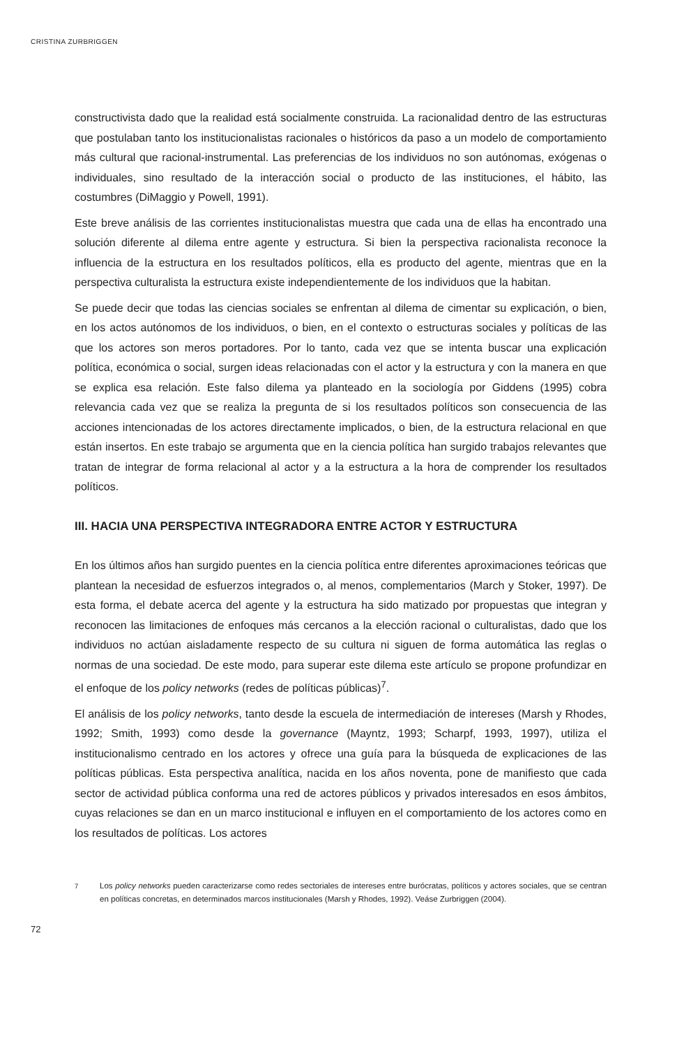CRISTINA ZURBRIGGEN
constructivista dado que la realidad está socialmente construida. La racionalidad dentro de las estructuras que postulaban tanto los institucionalistas racionales o históricos da paso a un modelo de comportamiento más cultural que racional-instrumental. Las preferencias de los individuos no son autónomas, exógenas o individuales, sino resultado de la interacción social o producto de las instituciones, el hábito, las costumbres (DiMaggio y Powell, 1991).
Este breve análisis de las corrientes institucionalistas muestra que cada una de ellas ha encontrado una solución diferente al dilema entre agente y estructura. Si bien la perspectiva racionalista reconoce la influencia de la estructura en los resultados políticos, ella es producto del agente, mientras que en la perspectiva culturalista la estructura existe independientemente de los individuos que la habitan.
Se puede decir que todas las ciencias sociales se enfrentan al dilema de cimentar su explicación, o bien, en los actos autónomos de los individuos, o bien, en el contexto o estructuras sociales y políticas de las que los actores son meros portadores. Por lo tanto, cada vez que se intenta buscar una explicación política, económica o social, surgen ideas relacionadas con el actor y la estructura y con la manera en que se explica esa relación. Este falso dilema ya planteado en la sociología por Giddens (1995) cobra relevancia cada vez que se realiza la pregunta de si los resultados políticos son consecuencia de las acciones intencionadas de los actores directamente implicados, o bien, de la estructura relacional en que están insertos. En este trabajo se argumenta que en la ciencia política han surgido trabajos relevantes que tratan de integrar de forma relacional al actor y a la estructura a la hora de comprender los resultados políticos.
III. HACIA UNA PERSPECTIVA INTEGRADORA ENTRE ACTOR Y ESTRUCTURA
En los últimos años han surgido puentes en la ciencia política entre diferentes aproximaciones teóricas que plantean la necesidad de esfuerzos integrados o, al menos, complementarios (March y Stoker, 1997). De esta forma, el debate acerca del agente y la estructura ha sido matizado por propuestas que integran y reconocen las limitaciones de enfoques más cercanos a la elección racional o culturalistas, dado que los individuos no actúan aisladamente respecto de su cultura ni siguen de forma automática las reglas o normas de una sociedad. De este modo, para superar este dilema este artículo se propone profundizar en el enfoque de los policy networks (redes de políticas públicas)<sup>7</sup>.
El análisis de los policy networks, tanto desde la escuela de intermediación de intereses (Marsh y Rhodes, 1992; Smith, 1993) como desde la governance (Mayntz, 1993; Scharpf, 1993, 1997), utiliza el institucionalismo centrado en los actores y ofrece una guía para la búsqueda de explicaciones de las políticas públicas. Esta perspectiva analítica, nacida en los años noventa, pone de manifiesto que cada sector de actividad pública conforma una red de actores públicos y privados interesados en esos ámbitos, cuyas relaciones se dan en un marco institucional e influyen en el comportamiento de los actores como en los resultados de políticas. Los actores
<sup>7</sup> Los policy networks pueden caracterizarse como redes sectoriales de intereses entre burócratas, políticos y actores sociales, que se centran en políticas concretas, en determinados marcos institucionales (Marsh y Rhodes, 1992). Veáse Zurbriggen (2004).
72